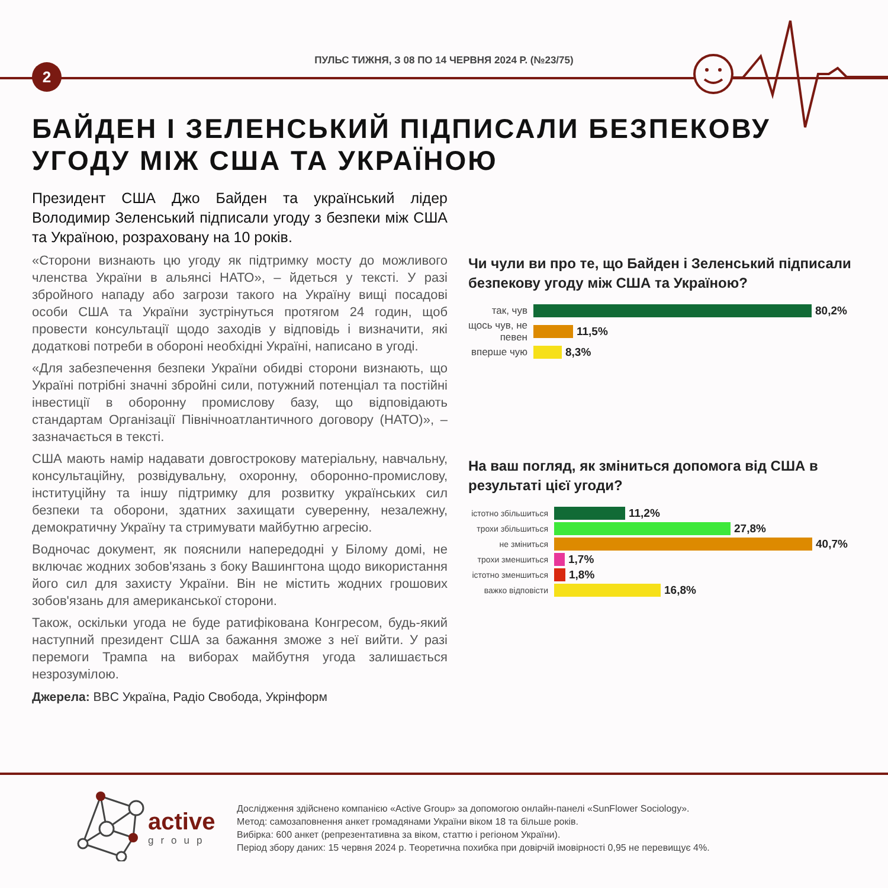2
ПУЛЬС ТИЖНЯ, З 08 ПО 14 ЧЕРВНЯ 2024 Р. (№23/75)
БАЙДЕН І ЗЕЛЕНСЬКИЙ ПІДПИСАЛИ БЕЗПЕКОВУ УГОДУ МІЖ США ТА УКРАЇНОЮ
Президент США Джо Байден та український лідер Володимир Зеленський підписали угоду з безпеки між США та Україною, розраховану на 10 років.
«Сторони визнають цю угоду як підтримку мосту до можливого членства України в альянсі НАТО», – йдеться у тексті. У разі збройного нападу або загрози такого на Україну вищі посадові особи США та України зустрінуться протягом 24 годин, щоб провести консультації щодо заходів у відповідь і визначити, які додаткові потреби в обороні необхідні Україні, написано в угоді.
«Для забезпечення безпеки України обидві сторони визнають, що Україні потрібні значні збройні сили, потужний потенціал та постійні інвестиції в оборонну промислову базу, що відповідають стандартам Організації Північноатлантичного договору (НАТО)», – зазначається в тексті.
США мають намір надавати довгострокову матеріальну, навчальну, консультаційну, розвідувальну, охоронну, оборонно-промислову, інституційну та іншу підтримку для розвитку українських сил безпеки та оборони, здатних захищати суверенну, незалежну, демократичну Україну та стримувати майбутню агресію.
Водночас документ, як пояснили напередодні у Білому домі, не включає жодних зобов'язань з боку Вашингтона щодо використання його сил для захисту України. Він не містить жодних грошових зобов'язань для американської сторони.
Також, оскільки угода не буде ратифікована Конгресом, будь-який наступний президент США за бажання зможе з неї вийти. У разі перемоги Трампа на виборах майбутня угода залишається незрозумілою.
Джерела: BBC Україна, Радіо Свобода, Укрінформ
Чи чули ви про те, що Байден і Зеленський підписали безпекову угоду між США та Україною?
так, чув 80,2%
щось чув, не певен
11,5%
вперше чую
8,3%
На ваш погляд, як зміниться допомога від США в результаті цієї угоди?
істотно збільшиться
11,2%
трохи збільшиться
27,8%
не зміниться
40,7%
трохи зменшиться
1,7%
істотно зменшиться
1,8%
важко відповісти
16,8%
active
group
Дослідження здійснено компанією «Active Group» за допомогою онлайн-панелі «SunFlower Sociology».
Метод: самозаповнення анкет громадянами України віком 18 та більше років.
Вибірка: 600 анкет (репрезентативна за віком, статтю і регіоном України).
Період збору даних: 15 червня 2024 р. Теоретична похибка при довірчій імовірності 0,95 не перевищує 4%.